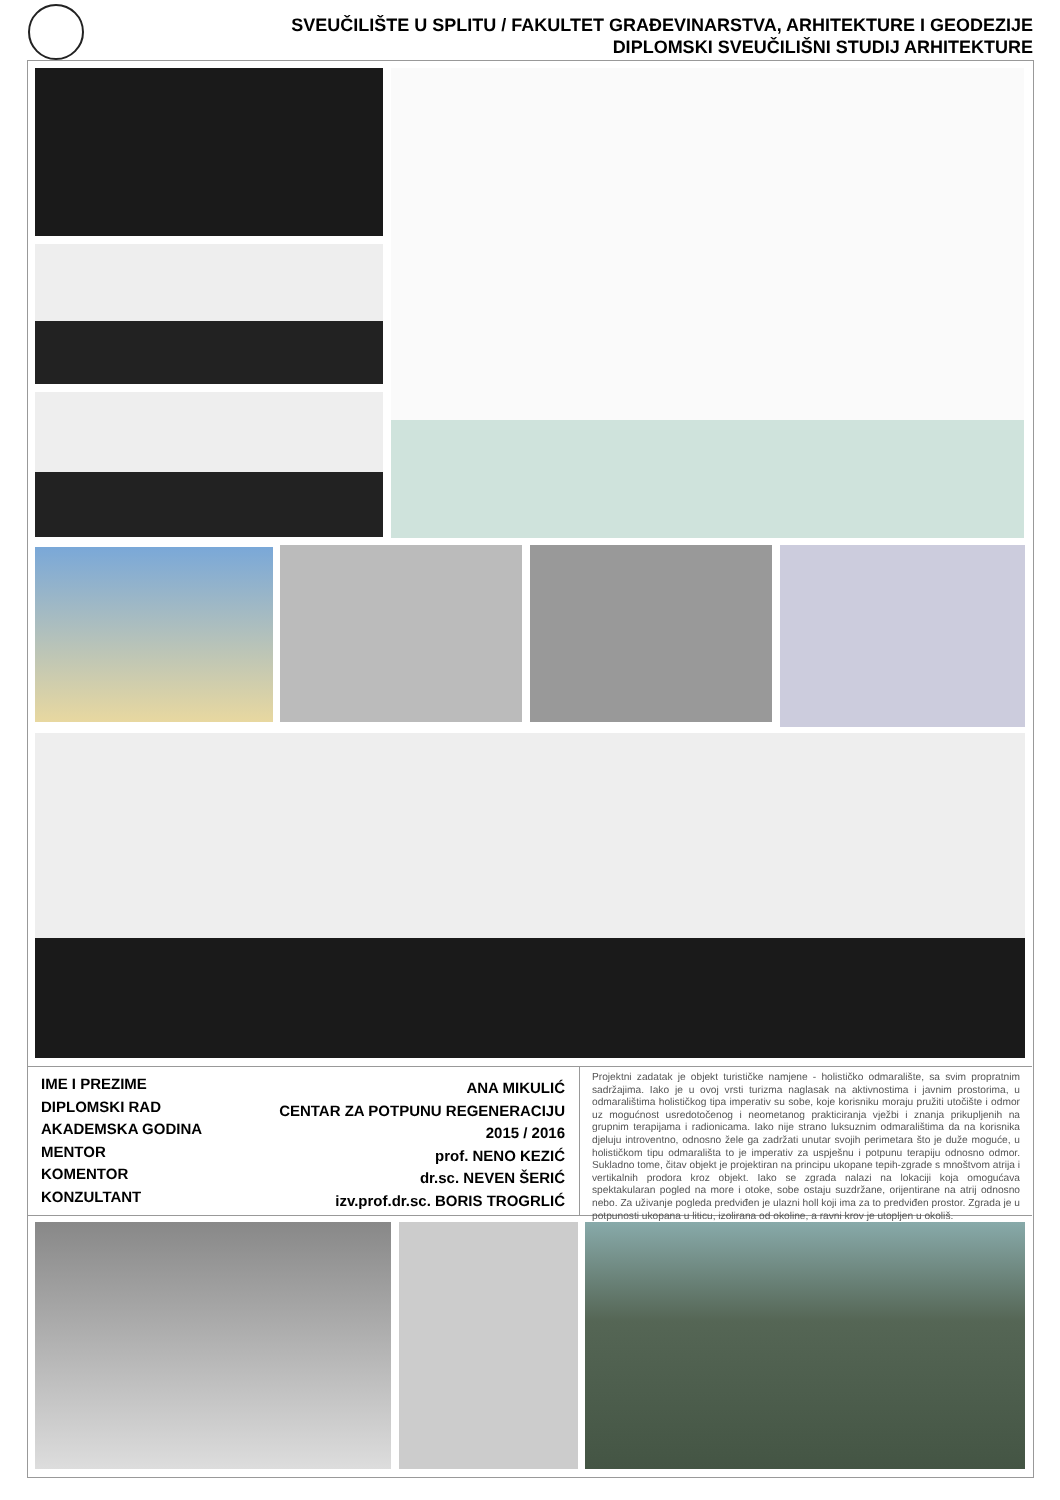SVEUČILIŠTE U SPLITU / FAKULTET GRAĐEVINARSTVA, ARHITEKTURE I GEODEZIJE
DIPLOMSKI SVEUČILIŠNI STUDIJ ARHITEKTURE
IME I PREZIME
DIPLOMSKI RAD
AKADEMSKA GODINA
MENTOR
KOMENTOR
KONZULTANT
ANA MIKULIĆ
CENTAR ZA POTPUNU REGENERACIJU
2015 / 2016
prof. NENO KEZIĆ
dr.sc. NEVEN ŠERIĆ
izv.prof.dr.sc. BORIS TROGRLIĆ
Projektni zadatak je objekt turističke namjene - holističko odmaralište, sa svim propratnim sadržajima. Iako je u ovoj vrsti turizma naglasak na aktivnostima i javnim prostorima, u odmaralištima holističkog tipa imperativ su sobe, koje korisniku moraju pružiti utočište i odmor uz mogućnost usredotočenog i neometanog prakticiranja vježbi i znanja prikupljenih na grupnim terapijama i radionicama. Iako nije strano luksuznim odmaralištima da na korisnika djeluju introventno, odnosno žele ga zadržati unutar svojih perimetara što je duže moguće, u holističkom tipu odmarališta to je imperativ za uspješnu i potpunu terapiju odnosno odmor. Sukladno tome, čitav objekt je projektiran na principu ukopane tepih-zgrade s mnoštvom atrija i vertikalnih prodora kroz objekt. Iako se zgrada nalazi na lokaciji koja omogućava spektakularan pogled na more i otoke, sobe ostaju suzdržane, orijentirane na atrij odnosno nebo. Za uživanje pogleda predviđen je ulazni holl koji ima za to predviđen prostor. Zgrada je u potpunosti ukopana u liticu, izolirana od okoline, a ravni krov je utopljen u okoliš.